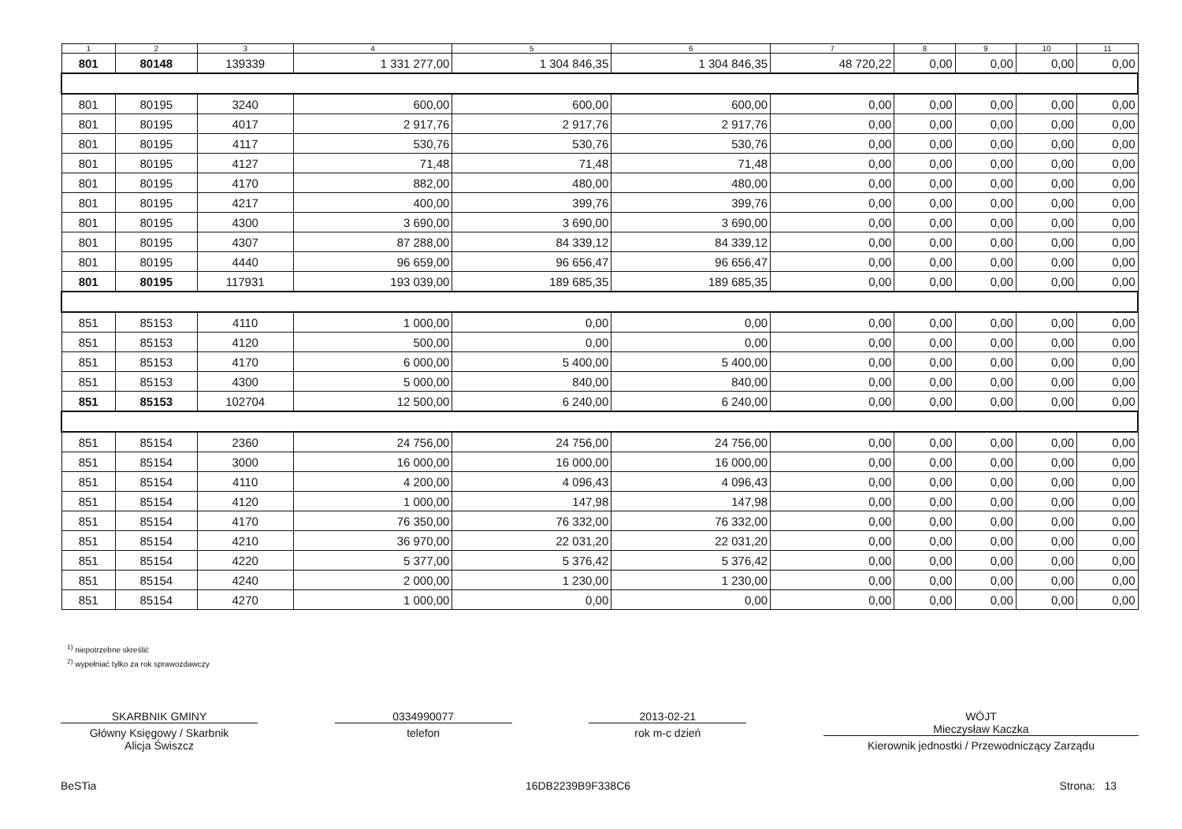| 1 | 2 | 3 | 4 | 5 | 6 | 7 | 8 | 9 | 10 | 11 |
| --- | --- | --- | --- | --- | --- | --- | --- | --- | --- | --- |
| 801 | 80148 | 139339 | 1 331 277,00 | 1 304 846,35 | 1 304 846,35 | 48 720,22 | 0,00 | 0,00 | 0,00 | 0,00 |
| 801 | 80195 | 3240 | 600,00 | 600,00 | 600,00 | 0,00 | 0,00 | 0,00 | 0,00 | 0,00 |
| 801 | 80195 | 4017 | 2 917,76 | 2 917,76 | 2 917,76 | 0,00 | 0,00 | 0,00 | 0,00 | 0,00 |
| 801 | 80195 | 4117 | 530,76 | 530,76 | 530,76 | 0,00 | 0,00 | 0,00 | 0,00 | 0,00 |
| 801 | 80195 | 4127 | 71,48 | 71,48 | 71,48 | 0,00 | 0,00 | 0,00 | 0,00 | 0,00 |
| 801 | 80195 | 4170 | 882,00 | 480,00 | 480,00 | 0,00 | 0,00 | 0,00 | 0,00 | 0,00 |
| 801 | 80195 | 4217 | 400,00 | 399,76 | 399,76 | 0,00 | 0,00 | 0,00 | 0,00 | 0,00 |
| 801 | 80195 | 4300 | 3 690,00 | 3 690,00 | 3 690,00 | 0,00 | 0,00 | 0,00 | 0,00 | 0,00 |
| 801 | 80195 | 4307 | 87 288,00 | 84 339,12 | 84 339,12 | 0,00 | 0,00 | 0,00 | 0,00 | 0,00 |
| 801 | 80195 | 4440 | 96 659,00 | 96 656,47 | 96 656,47 | 0,00 | 0,00 | 0,00 | 0,00 | 0,00 |
| 801 | 80195 | 117931 | 193 039,00 | 189 685,35 | 189 685,35 | 0,00 | 0,00 | 0,00 | 0,00 | 0,00 |
| 851 | 85153 | 4110 | 1 000,00 | 0,00 | 0,00 | 0,00 | 0,00 | 0,00 | 0,00 | 0,00 |
| 851 | 85153 | 4120 | 500,00 | 0,00 | 0,00 | 0,00 | 0,00 | 0,00 | 0,00 | 0,00 |
| 851 | 85153 | 4170 | 6 000,00 | 5 400,00 | 5 400,00 | 0,00 | 0,00 | 0,00 | 0,00 | 0,00 |
| 851 | 85153 | 4300 | 5 000,00 | 840,00 | 840,00 | 0,00 | 0,00 | 0,00 | 0,00 | 0,00 |
| 851 | 85153 | 102704 | 12 500,00 | 6 240,00 | 6 240,00 | 0,00 | 0,00 | 0,00 | 0,00 | 0,00 |
| 851 | 85154 | 2360 | 24 756,00 | 24 756,00 | 24 756,00 | 0,00 | 0,00 | 0,00 | 0,00 | 0,00 |
| 851 | 85154 | 3000 | 16 000,00 | 16 000,00 | 16 000,00 | 0,00 | 0,00 | 0,00 | 0,00 | 0,00 |
| 851 | 85154 | 4110 | 4 200,00 | 4 096,43 | 4 096,43 | 0,00 | 0,00 | 0,00 | 0,00 | 0,00 |
| 851 | 85154 | 4120 | 1 000,00 | 147,98 | 147,98 | 0,00 | 0,00 | 0,00 | 0,00 | 0,00 |
| 851 | 85154 | 4170 | 76 350,00 | 76 332,00 | 76 332,00 | 0,00 | 0,00 | 0,00 | 0,00 | 0,00 |
| 851 | 85154 | 4210 | 36 970,00 | 22 031,20 | 22 031,20 | 0,00 | 0,00 | 0,00 | 0,00 | 0,00 |
| 851 | 85154 | 4220 | 5 377,00 | 5 376,42 | 5 376,42 | 0,00 | 0,00 | 0,00 | 0,00 | 0,00 |
| 851 | 85154 | 4240 | 2 000,00 | 1 230,00 | 1 230,00 | 0,00 | 0,00 | 0,00 | 0,00 | 0,00 |
| 851 | 85154 | 4270 | 1 000,00 | 0,00 | 0,00 | 0,00 | 0,00 | 0,00 | 0,00 | 0,00 |
<sup>1)</sup> niepotrzebne skreślić
<sup>2)</sup> wypełniać tylko za rok sprawozdawczy
SKARBNIK GMINY
Główny Księgowy / Skarbnik
Alicja Świszcz
0334990077
telefon
2013-02-21
rok m-c dzień
WÓJT
Mieczysław Kaczka
Kierownik jednostki / Przewodniczący Zarządu
BeSTia 16DB2239B9F338C6 Strona: 13